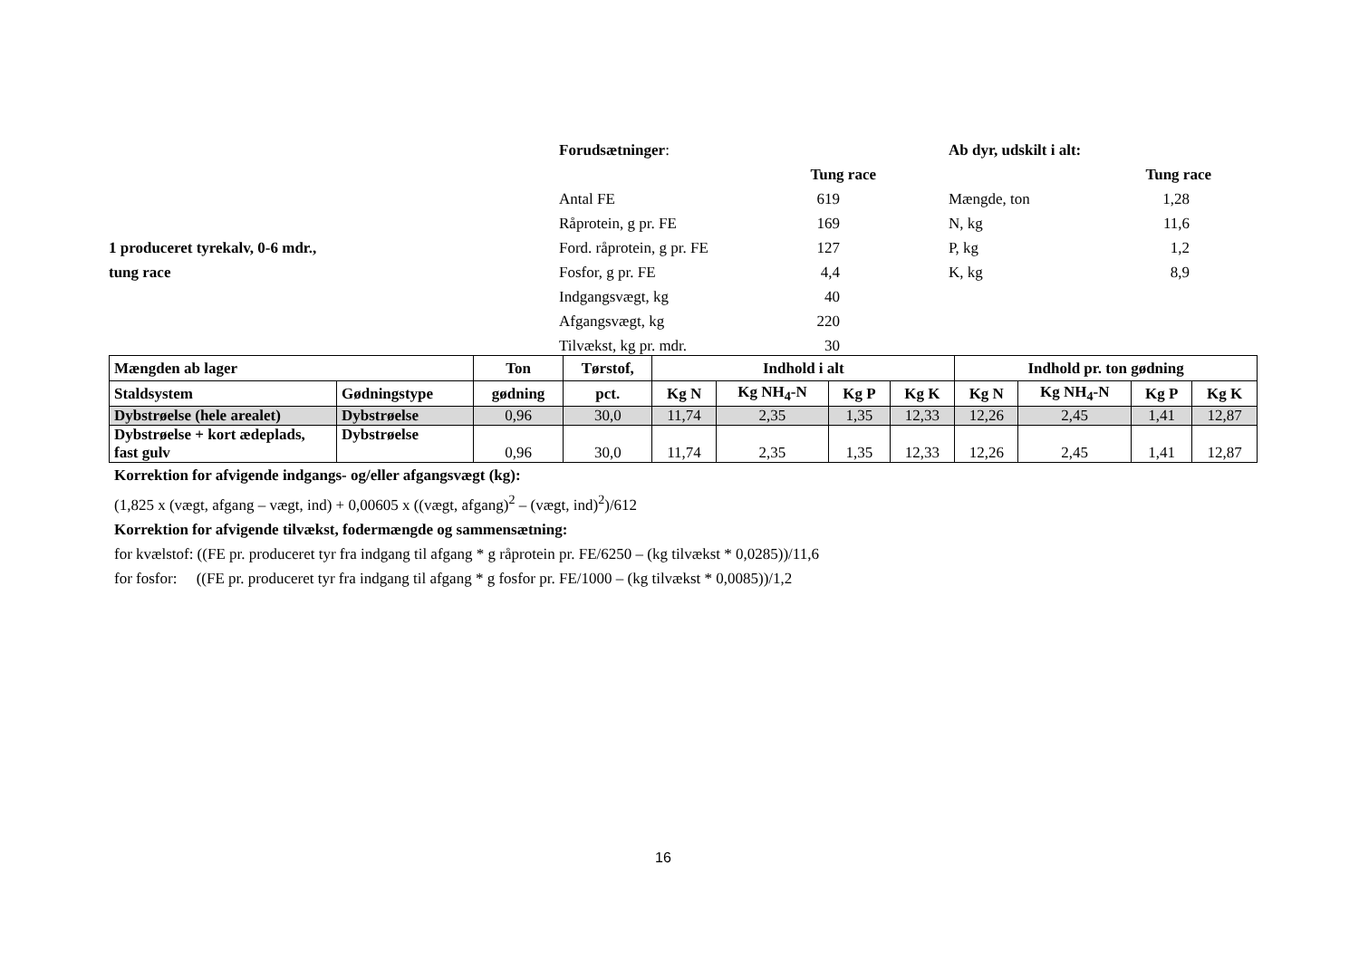1 produceret tyrekalv, 0-6 mdr.,
tung race
| Forudsætninger : | |
| | Tung race |
| Antal FE | 619 |
| Råprotein, g pr. FE | 169 |
| Ford. råprotein, g pr. FE | 127 |
| Fosfor, g pr. FE | 4,4 |
| Indgangsvægt, kg | 40 |
| Afgangsvægt, kg | 220 |
| Tilvækst, kg pr. mdr. | 30 |
| Ab dyr, udskilt i alt: | |
| | Tung race |
| Mængde, ton | 1,28 |
| N, kg | 11,6 |
| P, kg | 1,2 |
| K, kg | 8,9 |
| Mængden ab lager | | Ton | Tørstof, | Indhold i alt | | | | Indhold pr. ton gødning | | | |
| --- | --- | --- | --- | --- | --- | --- | --- | --- | --- | --- | --- |
| Staldsystem | Gødningstype | gødning | pct. | Kg N | Kg NH<sub>4</sub>-N | Kg P | Kg K | Kg N | Kg NH<sub>4</sub>-N | Kg P | Kg K |
| Dybstrøelse (hele arealet) | Dybstrøelse | 0,96 | 30,0 | 11,74 | 2,35 | 1,35 | 12,33 | 12,26 | 2,45 | 1,41 | 12,87 |
| Dybstrøelse + kort ædeplads, fast gulv | Dybstrøelse | 0,96 | 30,0 | 11,74 | 2,35 | 1,35 | 12,33 | 12,26 | 2,45 | 1,41 | 12,87 |
Korrektion for afvigende indgangs- og/eller afgangsvægt (kg):
(1,825 x (vægt, afgang – vægt, ind) + 0,00605 x ((vægt, afgang)<sup>2</sup> – (vægt, ind)<sup>2</sup>)/612
Korrektion for afvigende tilvækst, fodermængde og sammensætning:
for kvælstof: ((FE pr. produceret tyr fra indgang til afgang * g råprotein pr. FE/6250 – (kg tilvækst * 0,0285))/11,6
for fosfor: ((FE pr. produceret tyr fra indgang til afgang * g fosfor pr. FE/1000 – (kg tilvækst * 0,0085))/1,2
16